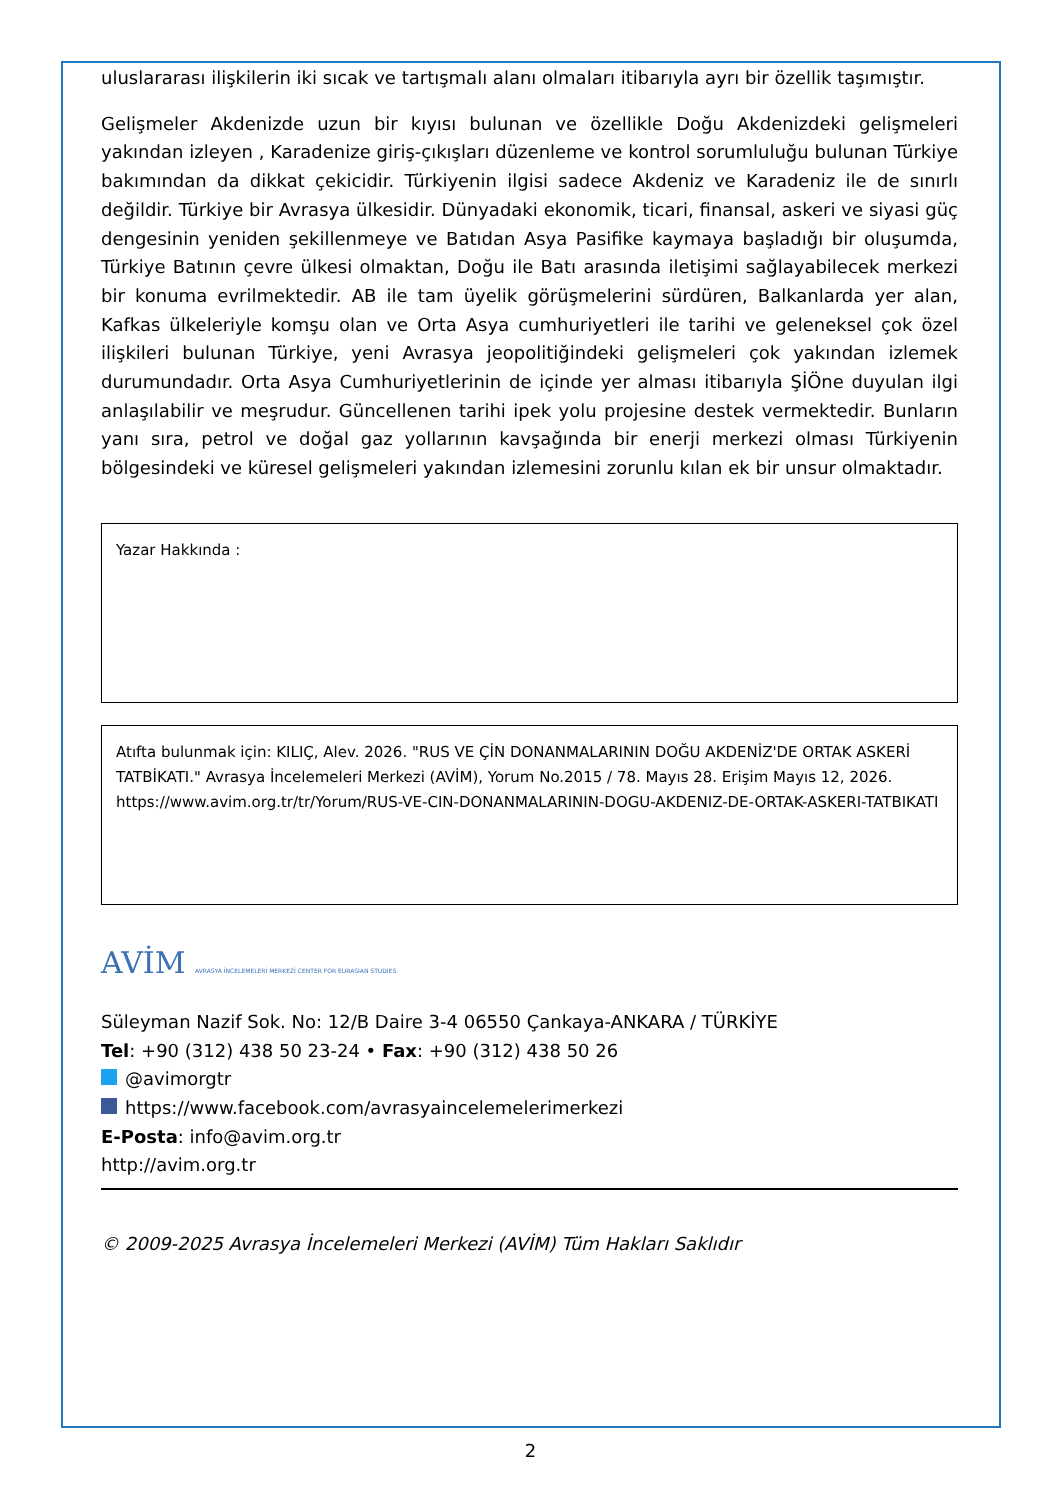uluslararası ilişkilerin iki sıcak ve tartışmalı alanı olmaları itibarıyla ayrı bir özellik taşımıştır.
Gelişmeler Akdenizde uzun bir kıyısı bulunan ve özellikle Doğu Akdenizdeki gelişmeleri yakından izleyen , Karadenize giriş-çıkışları düzenleme ve kontrol sorumluluğu bulunan Türkiye bakımından da dikkat çekicidir. Türkiyenin ilgisi sadece Akdeniz ve Karadeniz ile de sınırlı değildir. Türkiye bir Avrasya ülkesidir. Dünyadaki ekonomik, ticari, finansal, askeri ve siyasi güç dengesinin yeniden şekillenmeye ve Batıdan Asya Pasifike kaymaya başladığı bir oluşumda, Türkiye Batının çevre ülkesi olmaktan, Doğu ile Batı arasında iletişimi sağlayabilecek merkezi bir konuma evrilmektedir. AB ile tam üyelik görüşmelerini sürdüren, Balkanlarda yer alan, Kafkas ülkeleriyle komşu olan ve Orta Asya cumhuriyetleri ile tarihi ve geleneksel çok özel ilişkileri bulunan Türkiye, yeni Avrasya jeopolitiğindeki gelişmeleri çok yakından izlemek durumundadır. Orta Asya Cumhuriyetlerinin de içinde yer alması itibarıyla ŞİÖne duyulan ilgi anlaşılabilir ve meşrudur. Güncellenen tarihi ipek yolu projesine destek vermektedir. Bunların yanı sıra, petrol ve doğal gaz yollarının kavşağında bir enerji merkezi olması Türkiyenin bölgesindeki ve küresel gelişmeleri yakından izlemesini zorunlu kılan ek bir unsur olmaktadır.
Yazar Hakkında :
Atıfta bulunmak için: KILIÇ, Alev. 2026. "RUS VE ÇİN DONANMALARININ DOĞU AKDENİZ'DE ORTAK ASKERİ TATBİKATI." Avrasya İncelemeleri Merkezi (AVİM), Yorum No.2015 / 78. Mayıs 28. Erişim Mayıs 12, 2026. https://www.avim.org.tr/tr/Yorum/RUS-VE-CIN-DONANMALARININ-DOGU-AKDENIZ-DE-ORTAK-ASKERI-TATBIKATI
AVİM AVRASYA İNCELEMELERİ MERKEZİ CENTER FOR EURASIAN STUDIES
Süleyman Nazif Sok. No: 12/B Daire 3-4 06550 Çankaya-ANKARA / TÜRKİYE
Tel: +90 (312) 438 50 23-24 • Fax: +90 (312) 438 50 26
@avimorgtr
https://www.facebook.com/avrasyaincelemelerimerkezi
E-Posta: info@avim.org.tr
http://avim.org.tr
© 2009-2025 Avrasya İncelemeleri Merkezi (AVİM) Tüm Hakları Saklıdır
2